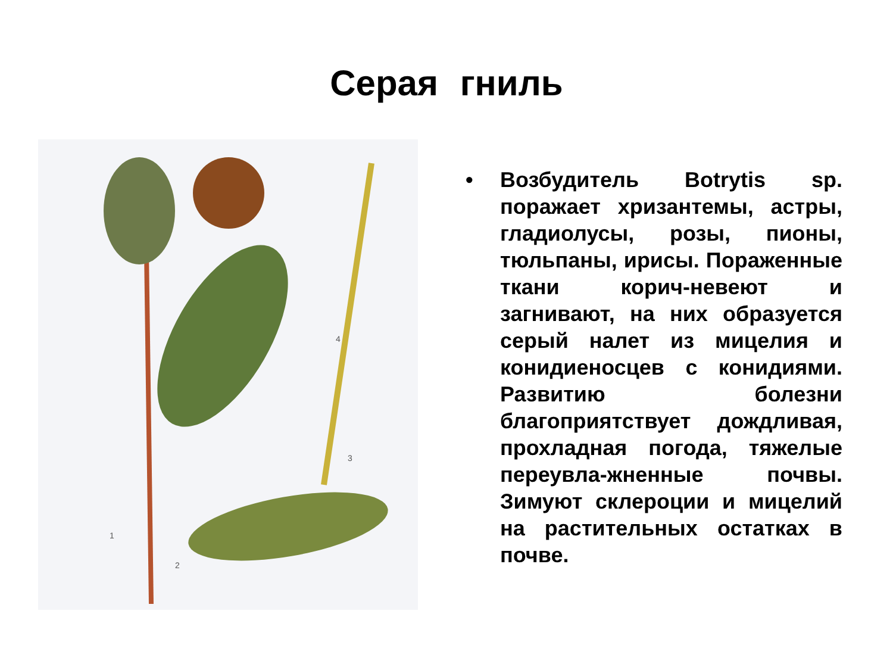Серая гниль
1
2
3
4
• Возбудитель Botrytis sp. поражает хризантемы, астры, гладиолусы, розы, пионы, тюльпаны, ирисы. Пораженные ткани корич-невеют и загнивают, на них образуется серый налет из мицелия и конидиеносцев с конидиями. Развитию болезни благоприятствует дождливая, прохладная погода, тяжелые переувла-жненные почвы. Зимуют склероции и мицелий на растительных остатках в почве.